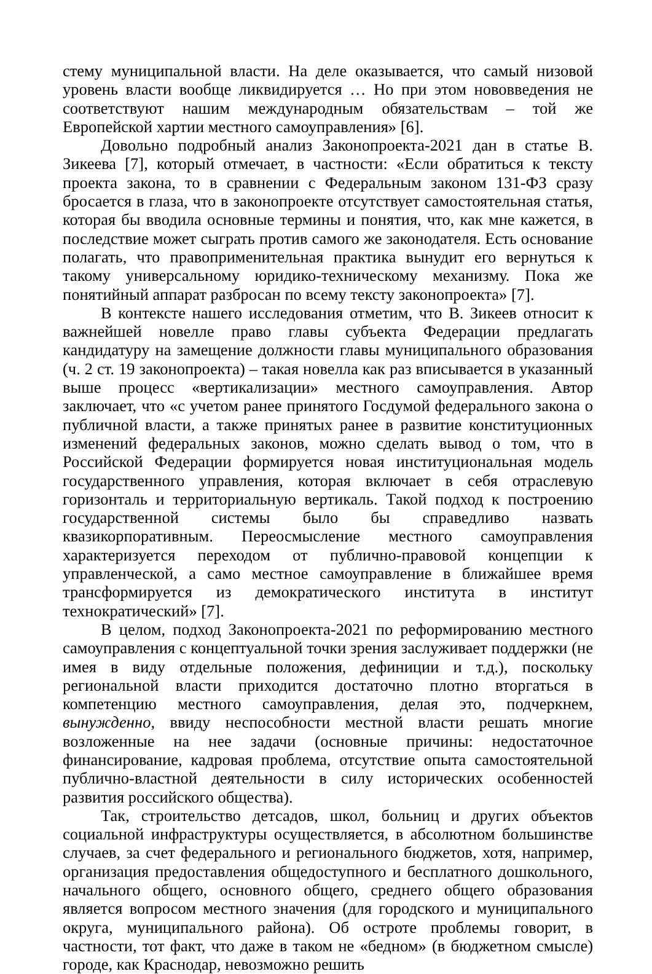стему муниципальной власти. На деле оказывается, что самый низовой уровень власти вообще ликвидируется … Но при этом нововведения не соответствуют нашим международным обязательствам – той же Европейской хартии местного самоуправления» [6].
Довольно подробный анализ Законопроекта-2021 дан в статье В. Зикеева [7], который отмечает, в частности: «Если обратиться к тексту проекта закона, то в сравнении с Федеральным законом 131-ФЗ сразу бросается в глаза, что в законопроекте отсутствует самостоятельная статья, которая бы вводила основные термины и понятия, что, как мне кажется, в последствие может сыграть против самого же законодателя. Есть основание полагать, что правоприменительная практика вынудит его вернуться к такому универсальному юридико-техническому механизму. Пока же понятийный аппарат разбросан по всему тексту законопроекта» [7].
В контексте нашего исследования отметим, что В. Зикеев относит к важнейшей новелле право главы субъекта Федерации предлагать кандидатуру на замещение должности главы муниципального образования (ч. 2 ст. 19 законопроекта) – такая новелла как раз вписывается в указанный выше процесс «вертикализации» местного самоуправления. Автор заключает, что «с учетом ранее принятого Госдумой федерального закона о публичной власти, а также принятых ранее в развитие конституционных изменений федеральных законов, можно сделать вывод о том, что в Российской Федерации формируется новая институциональная модель государственного управления, которая включает в себя отраслевую горизонталь и территориальную вертикаль. Такой подход к построению государственной системы было бы справедливо назвать квазикорпоративным. Переосмысление местного самоуправления характеризуется переходом от публично-правовой концепции к управленческой, а само местное самоуправление в ближайшее время трансформируется из демократического института в институт технократический» [7].
В целом, подход Законопроекта-2021 по реформированию местного самоуправления с концептуальной точки зрения заслуживает поддержки (не имея в виду отдельные положения, дефиниции и т.д.), поскольку региональной власти приходится достаточно плотно вторгаться в компетенцию местного самоуправления, делая это, подчеркнем, вынужденно, ввиду неспособности местной власти решать многие возложенные на нее задачи (основные причины: недостаточное финансирование, кадровая проблема, отсутствие опыта самостоятельной публично-властной деятельности в силу исторических особенностей развития российского общества).
Так, строительство детсадов, школ, больниц и других объектов социальной инфраструктуры осуществляется, в абсолютном большинстве случаев, за счет федерального и регионального бюджетов, хотя, например, организация предоставления общедоступного и бесплатного дошкольного, начального общего, основного общего, среднего общего образования является вопросом местного значения (для городского и муниципального округа, муниципального района). Об остроте проблемы говорит, в частности, тот факт, что даже в таком не «бедном» (в бюджетном смысле) городе, как Краснодар, невозможно решить